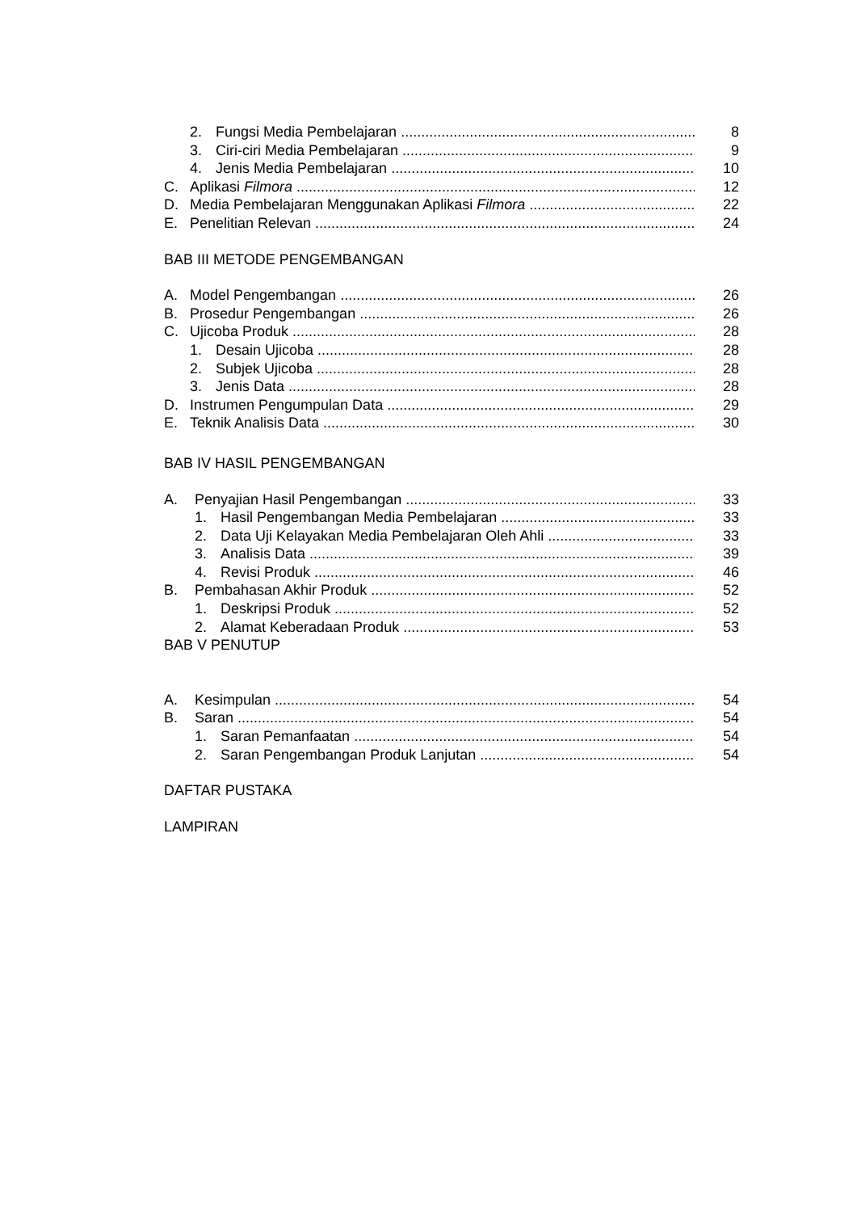2. Fungsi Media Pembelajaran 8
3. Ciri-ciri Media Pembelajaran 9
4. Jenis Media Pembelajaran 10
C. Aplikasi Filmora 12
D. Media Pembelajaran Menggunakan Aplikasi Filmora 22
E. Penelitian Relevan 24
BAB III METODE PENGEMBANGAN
A. Model Pengembangan 26
B. Prosedur Pengembangan 26
C. Ujicoba Produk 28
1. Desain Ujicoba 28
2. Subjek Ujicoba 28
3. Jenis Data 28
D. Instrumen Pengumpulan Data 29
E. Teknik Analisis Data 30
BAB IV HASIL PENGEMBANGAN
A. Penyajian Hasil Pengembangan 33
1. Hasil Pengembangan Media Pembelajaran 33
2. Data Uji Kelayakan Media Pembelajaran Oleh Ahli 33
3. Analisis Data 39
4. Revisi Produk 46
B. Pembahasan Akhir Produk 52
1. Deskripsi Produk 52
2. Alamat Keberadaan Produk 53
BAB V PENUTUP
A. Kesimpulan 54
B. Saran 54
1. Saran Pemanfaatan 54
2. Saran Pengembangan Produk Lanjutan 54
DAFTAR PUSTAKA
LAMPIRAN